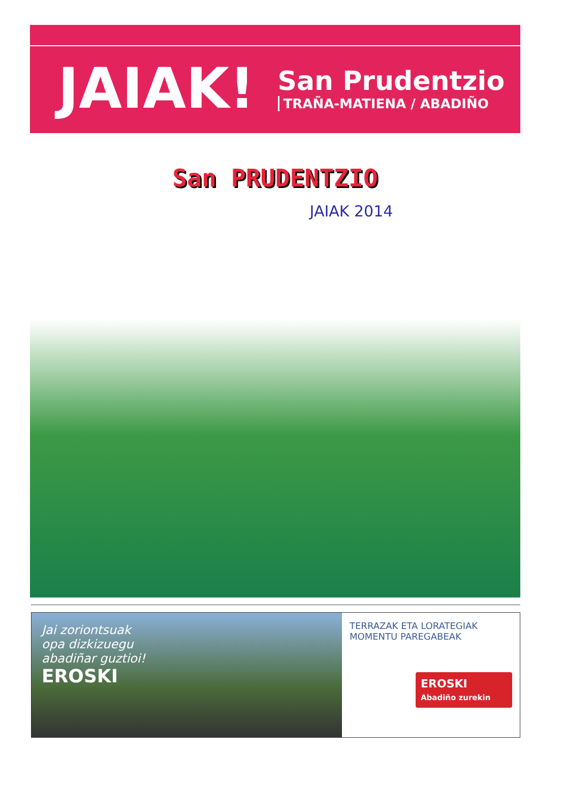JAIAK!
San Prudentzio
TRAÑA-MATIENA / ABADIÑO
San PRUDENTZIO
JAIAK 2014
Jai zoriontsuak
opa dizkizuegu
abadiñar guztioi!
EROSKI
TERRAZAK ETA LORATEGIAK
MOMENTU PAREGABEAK
EROSKI
Abadiño zurekin